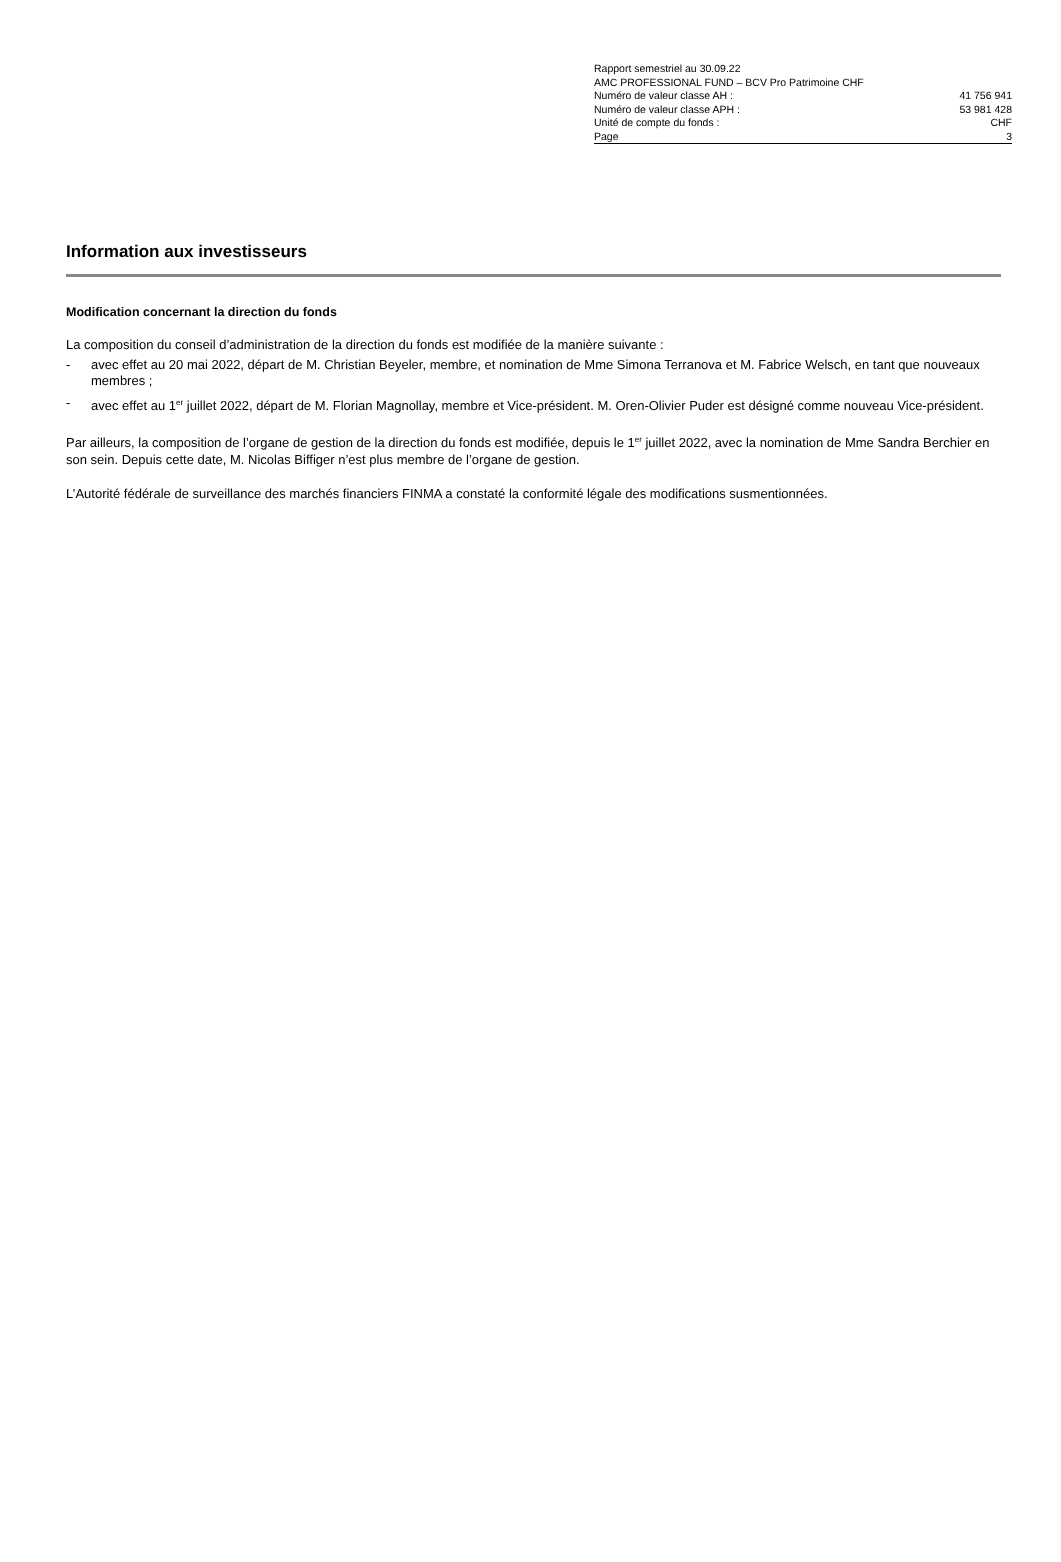Rapport semestriel au 30.09.22
AMC PROFESSIONAL FUND – BCV Pro Patrimoine CHF
Numéro de valeur classe AH : 41 756 941
Numéro de valeur classe APH : 53 981 428
Unité de compte du fonds : CHF
Page 3
Information aux investisseurs
Modification concernant la direction du fonds
La composition du conseil d’administration de la direction du fonds est modifiée de la manière suivante :
- avec effet au 20 mai 2022, départ de M. Christian Beyeler, membre, et nomination de Mme Simona Terranova et M. Fabrice Welsch, en tant que nouveaux membres ;
- avec effet au 1<sup>er</sup> juillet 2022, départ de M. Florian Magnollay, membre et Vice-président. M. Oren-Olivier Puder est désigné comme nouveau Vice-président.
Par ailleurs, la composition de l’organe de gestion de la direction du fonds est modifiée, depuis le 1<sup>er</sup> juillet 2022, avec la nomination de Mme Sandra Berchier en son sein. Depuis cette date, M. Nicolas Biffiger n’est plus membre de l’organe de gestion.
L’Autorité fédérale de surveillance des marchés financiers FINMA a constaté la conformité légale des modifications susmentionnées.